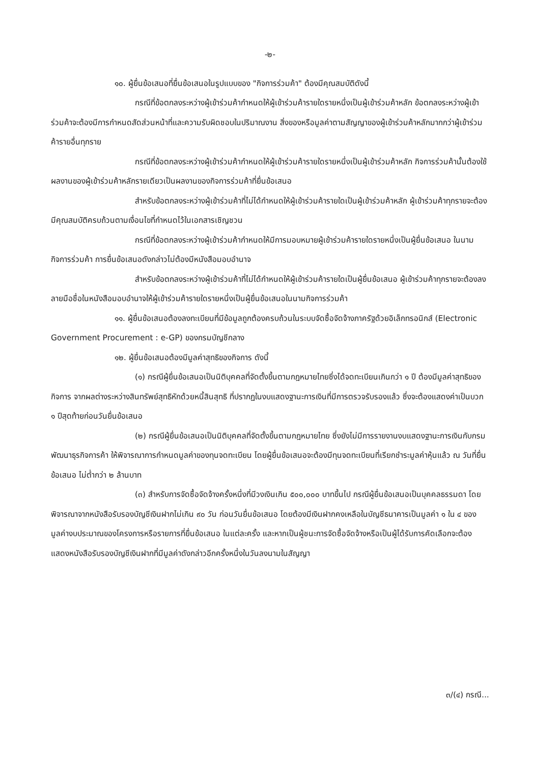-๒-
๑๐. ผู้ยื่นข้อเสนอที่ยื่นข้อเสนอในรูปแบบของ "กิจการร่วมค้า" ต้องมีคุณสมบัติดังนี้
กรณีที่ข้อตกลงระหว่างผู้เข้าร่วมค้ากำหนดให้ผู้เข้าร่วมค้ารายใดรายหนึ่งเป็นผู้เข้าร่วมค้าหลัก ข้อตกลงระหว่างผู้เข้าร่วมค้าจะต้องมีการกำหนดสัดส่วนหน้าที่และความรับผิดชอบในปริมาณงาน สิ่งของหรือมูลค่าตามสัญญาของผู้เข้าร่วมค้าหลักมากกว่าผู้เข้าร่วมค้ารายอื่นทุกราย
กรณีที่ข้อตกลงระหว่างผู้เข้าร่วมค้ากำหนดให้ผู้เข้าร่วมค้ารายใดรายหนึ่งเป็นผู้เข้าร่วมค้าหลัก กิจการร่วมค้านั้นต้องใช้ผลงานของผู้เข้าร่วมค้าหลักรายเดียวเป็นผลงานของกิจการร่วมค้าที่ยื่นข้อเสนอ
สำหรับข้อตกลงระหว่างผู้เข้าร่วมค้าที่ไม่ได้กำหนดให้ผู้เข้าร่วมค้ารายใดเป็นผู้เข้าร่วมค้าหลัก ผู้เข้าร่วมค้าทุกรายจะต้องมีคุณสมบัติครบถ้วนตามเงื่อนไขที่กำหนดไว้ในเอกสารเชิญชวน
กรณีที่ข้อตกลงระหว่างผู้เข้าร่วมค้ากำหนดให้มีการมอบหมายผู้เข้าร่วมค้ารายใดรายหนึ่งเป็นผู้ยื่นข้อเสนอ ในนามกิจการร่วมค้า การยื่นข้อเสนอดังกล่าวไม่ต้องมีหนังสือมอบอำนาจ
สำหรับข้อตกลงระหว่างผู้เข้าร่วมค้าที่ไม่ได้กำหนดให้ผู้เข้าร่วมค้ารายใดเป็นผู้ยื่นข้อเสนอ ผู้เข้าร่วมค้าทุกรายจะต้องลงลายมือชื่อในหนังสือมอบอำนาจให้ผู้เข้าร่วมค้ารายใดรายหนึ่งเป็นผู้ยื่นข้อเสนอในนามกิจการร่วมค้า
๑๑. ผู้ยื่นข้อเสนอต้องลงทะเบียนที่มีข้อมูลถูกต้องครบถ้วนในระบบจัดซื้อจัดจ้างภาครัฐด้วยอิเล็กทรอนิกส์ (Electronic Government Procurement : e-GP) ของกรมบัญชีกลาง
๑๒. ผู้ยื่นข้อเสนอต้องมีมูลค่าสุทธิของกิจการ ดังนี้
(๑) กรณีผู้ยื่นข้อเสนอเป็นนิติบุคคลที่จัดตั้งขึ้นตามกฎหมายไทยซึ่งได้จดทะเบียนเกินกว่า ๑ ปี ต้องมีมูลค่าสุทธิของกิจการ จากผลต่างระหว่างสินทรัพย์สุทธิหักด้วยหนี้สินสุทธิ ที่ปรากฏในงบแสดงฐานะการเงินที่มีการตรวจรับรองแล้ว ซึ่งจะต้องแสดงค่าเป็นบวก ๑ ปีสุดท้ายก่อนวันยื่นข้อเสนอ
(๒) กรณีผู้ยื่นข้อเสนอเป็นนิติบุคคลที่จัดตั้งขึ้นตามกฎหมายไทย ซึ่งยังไม่มีการรายงานงบแสดงฐานะการเงินกับกรมพัฒนาธุรกิจการค้า ให้พิจารณาการกำหนดมูลค่าของทุนจดทะเบียน โดยผู้ยื่นข้อเสนอจะต้องมีทุนจดทะเบียนที่เรียกชำระมูลค่าหุ้นแล้ว ณ วันที่ยื่นข้อเสนอ ไม่ต่ำกว่า ๒ ล้านบาท
(๓) สำหรับการจัดซื้อจัดจ้างครั้งหนึ่งที่มีวงเงินเกิน ๕๐๐,๐๐๐ บาทขึ้นไป กรณีผู้ยื่นข้อเสนอเป็นบุคคลธรรมดา โดยพิจารณาจากหนังสือรับรองบัญชีเงินฝากไม่เกิน ๙๐ วัน ก่อนวันยื่นข้อเสนอ โดยต้องมีเงินฝากคงเหลือในบัญชีธนาคารเป็นมูลค่า ๑ ใน ๔ ของมูลค่างบประมาณของโครงการหรือรายการที่ยื่นข้อเสนอ ในแต่ละครั้ง และหากเป็นผู้ชนะการจัดซื้อจัดจ้างหรือเป็นผู้ได้รับการคัดเลือกจะต้องแสดงหนังสือรับรองบัญชีเงินฝากที่มีมูลค่าดังกล่าวอีกครั้งหนึ่งในวันลงนามในสัญญา
๓/(๔) กรณี...